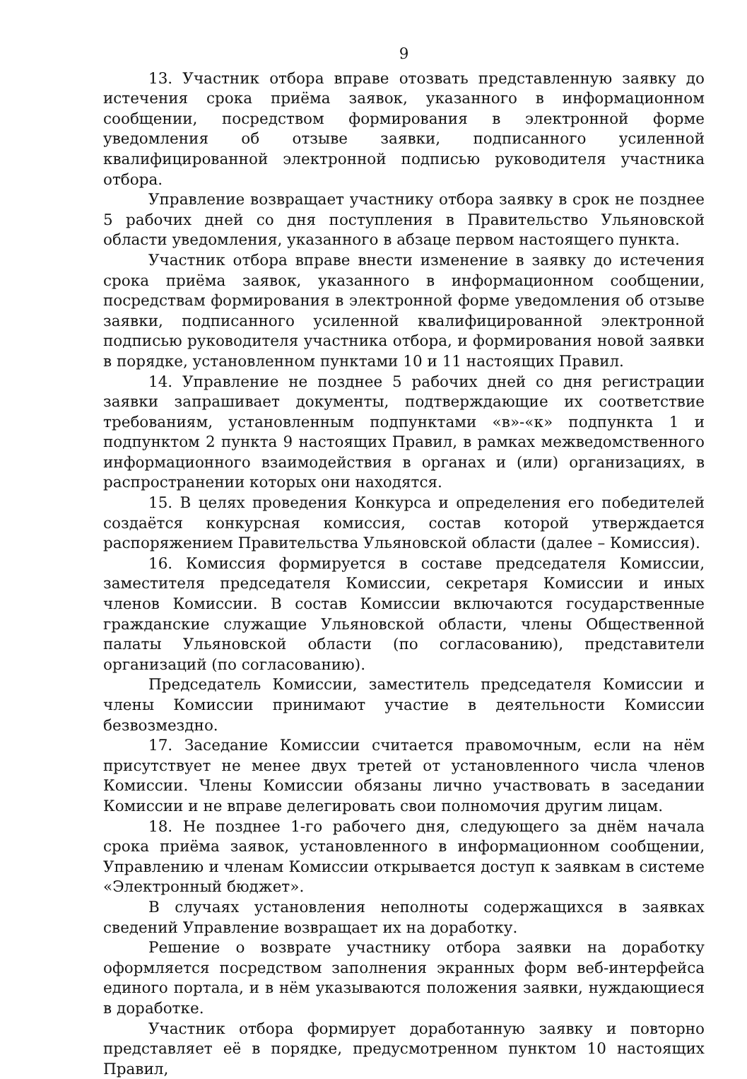9
13. Участник отбора вправе отозвать представленную заявку до истечения срока приёма заявок, указанного в информационном сообщении, посредством формирования в электронной форме уведомления об отзыве заявки, подписанного усиленной квалифицированной электронной подписью руководителя участника отбора.
Управление возвращает участнику отбора заявку в срок не позднее 5 рабочих дней со дня поступления в Правительство Ульяновской области уведомления, указанного в абзаце первом настоящего пункта.
Участник отбора вправе внести изменение в заявку до истечения срока приёма заявок, указанного в информационном сообщении, посредствам формирования в электронной форме уведомления об отзыве заявки, подписанного усиленной квалифицированной электронной подписью руководителя участника отбора, и формирования новой заявки в порядке, установленном пунктами 10 и 11 настоящих Правил.
14. Управление не позднее 5 рабочих дней со дня регистрации заявки запрашивает документы, подтверждающие их соответствие требованиям, установленным подпунктами «в»-«к» подпункта 1 и подпунктом 2 пункта 9 настоящих Правил, в рамках межведомственного информационного взаимодействия в органах и (или) организациях, в распространении которых они находятся.
15. В целях проведения Конкурса и определения его победителей создаётся конкурсная комиссия, состав которой утверждается распоряжением Правительства Ульяновской области (далее – Комиссия).
16. Комиссия формируется в составе председателя Комиссии, заместителя председателя Комиссии, секретаря Комиссии и иных членов Комиссии. В состав Комиссии включаются государственные гражданские служащие Ульяновской области, члены Общественной палаты Ульяновской области (по согласованию), представители организаций (по согласованию).
Председатель Комиссии, заместитель председателя Комиссии и члены Комиссии принимают участие в деятельности Комиссии безвозмездно.
17. Заседание Комиссии считается правомочным, если на нём присутствует не менее двух третей от установленного числа членов Комиссии. Члены Комиссии обязаны лично участвовать в заседании Комиссии и не вправе делегировать свои полномочия другим лицам.
18. Не позднее 1-го рабочего дня, следующего за днём начала срока приёма заявок, установленного в информационном сообщении, Управлению и членам Комиссии открывается доступ к заявкам в системе «Электронный бюджет».
В случаях установления неполноты содержащихся в заявках сведений Управление возвращает их на доработку.
Решение о возврате участнику отбора заявки на доработку оформляется посредством заполнения экранных форм веб-интерфейса единого портала, и в нём указываются положения заявки, нуждающиеся в доработке.
Участник отбора формирует доработанную заявку и повторно представляет её в порядке, предусмотренном пунктом 10 настоящих Правил,